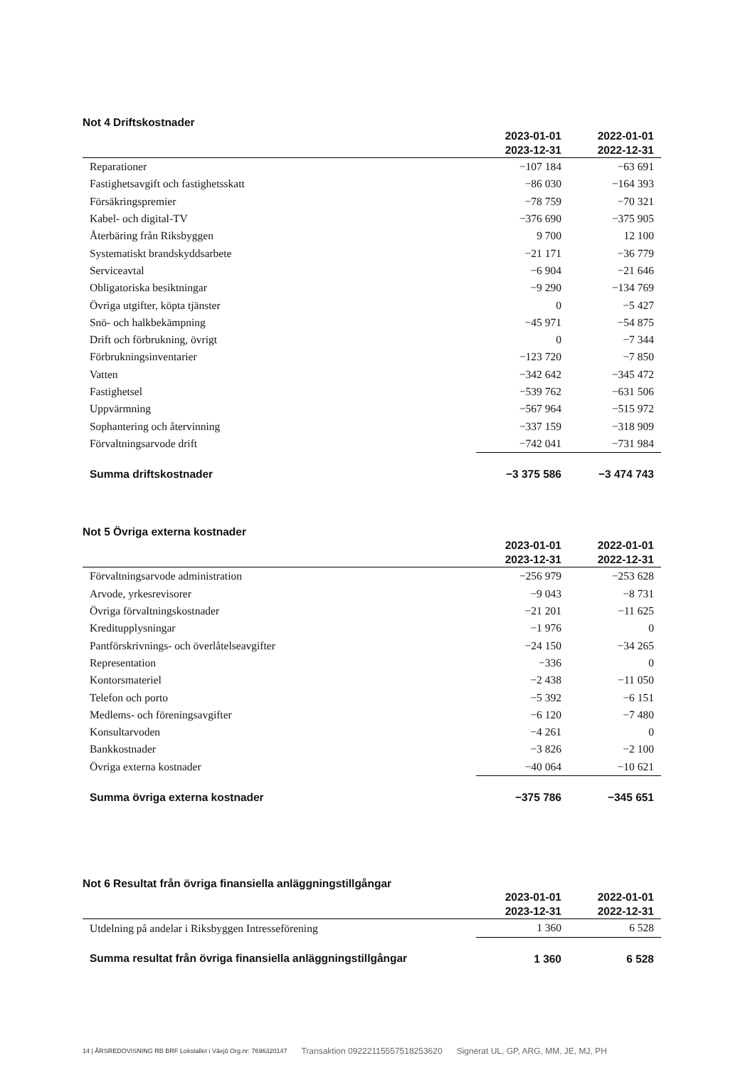Not 4 Driftskostnader
| | 2023-01-01 2023-12-31 | 2022-01-01 2022-12-31 |
| --- | --- | --- |
| Reparationer | −107 184 | −63 691 |
| Fastighetsavgift och fastighetsskatt | −86 030 | −164 393 |
| Försäkringspremier | −78 759 | −70 321 |
| Kabel- och digital-TV | −376 690 | −375 905 |
| Återbäring från Riksbyggen | 9 700 | 12 100 |
| Systematiskt brandskyddsarbete | −21 171 | −36 779 |
| Serviceavtal | −6 904 | −21 646 |
| Obligatoriska besiktningar | −9 290 | −134 769 |
| Övriga utgifter, köpta tjänster | 0 | −5 427 |
| Snö- och halkbekämpning | −45 971 | −54 875 |
| Drift och förbrukning, övrigt | 0 | −7 344 |
| Förbrukningsinventarier | −123 720 | −7 850 |
| Vatten | −342 642 | −345 472 |
| Fastighetsel | −539 762 | −631 506 |
| Uppvärmning | −567 964 | −515 972 |
| Sophantering och återvinning | −337 159 | −318 909 |
| Förvaltningsarvode drift | −742 041 | −731 984 |
| Summa driftskostnader | −3 375 586 | −3 474 743 |
Not 5 Övriga externa kostnader
| | 2023-01-01 2023-12-31 | 2022-01-01 2022-12-31 |
| --- | --- | --- |
| Förvaltningsarvode administration | −256 979 | −253 628 |
| Arvode, yrkesrevisorer | −9 043 | −8 731 |
| Övriga förvaltningskostnader | −21 201 | −11 625 |
| Kreditupplysningar | −1 976 | 0 |
| Pantförskrivnings- och överlåtelseavgifter | −24 150 | −34 265 |
| Representation | −336 | 0 |
| Kontorsmateriel | −2 438 | −11 050 |
| Telefon och porto | −5 392 | −6 151 |
| Medlems- och föreningsavgifter | −6 120 | −7 480 |
| Konsultarvoden | −4 261 | 0 |
| Bankkostnader | −3 826 | −2 100 |
| Övriga externa kostnader | −40 064 | −10 621 |
| Summa övriga externa kostnader | −375 786 | −345 651 |
Not 6 Resultat från övriga finansiella anläggningstillgångar
| | 2023-01-01 2023-12-31 | 2022-01-01 2022-12-31 |
| --- | --- | --- |
| Utdelning på andelar i Riksbyggen Intresseförening | 1 360 | 6 528 |
| Summa resultat från övriga finansiella anläggningstillgångar | 1 360 | 6 528 |
14 | ÅRSREDOVISNING RB BRF Lokstallet i Växjö Org.nr: 7696320147 Transaktion 09222115557518253620 Signerat UL, GP, ARG, MM, JE, MJ, PH